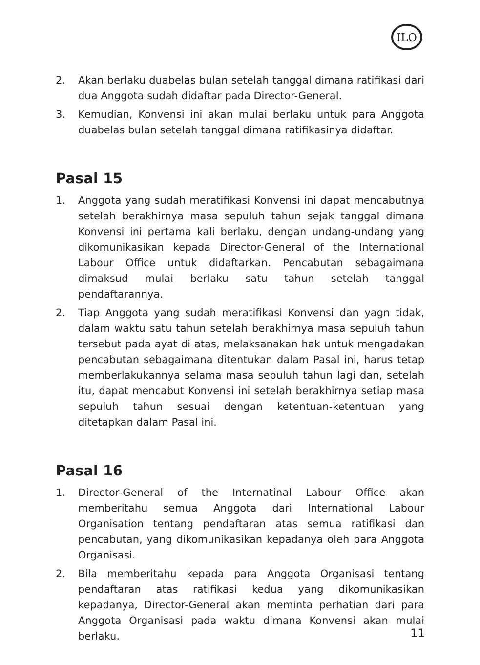ILO
2. Akan berlaku duabelas bulan setelah tanggal dimana ratifikasi dari dua Anggota sudah didaftar pada Director-General.
3. Kemudian, Konvensi ini akan mulai berlaku untuk para Anggota duabelas bulan setelah tanggal dimana ratifikasinya didaftar.
Pasal 15
1. Anggota yang sudah meratifikasi Konvensi ini dapat mencabutnya setelah berakhirnya masa sepuluh tahun sejak tanggal dimana Konvensi ini pertama kali berlaku, dengan undang-undang yang dikomunikasikan kepada Director-General of the International Labour Office untuk didaftarkan. Pencabutan sebagaimana dimaksud mulai berlaku satu tahun setelah tanggal pendaftarannya.
2. Tiap Anggota yang sudah meratifikasi Konvensi dan yagn tidak, dalam waktu satu tahun setelah berakhirnya masa sepuluh tahun tersebut pada ayat di atas, melaksanakan hak untuk mengadakan pencabutan sebagaimana ditentukan dalam Pasal ini, harus tetap memberlakukannya selama masa sepuluh tahun lagi dan, setelah itu, dapat mencabut Konvensi ini setelah berakhirnya setiap masa sepuluh tahun sesuai dengan ketentuan-ketentuan yang ditetapkan dalam Pasal ini.
Pasal 16
1. Director-General of the Internatinal Labour Office akan memberitahu semua Anggota dari International Labour Organisation tentang pendaftaran atas semua ratifikasi dan pencabutan, yang dikomunikasikan kepadanya oleh para Anggota Organisasi.
2. Bila memberitahu kepada para Anggota Organisasi tentang pendaftaran atas ratifikasi kedua yang dikomunikasikan kepadanya, Director-General akan meminta perhatian dari para Anggota Organisasi pada waktu dimana Konvensi akan mulai berlaku.
11